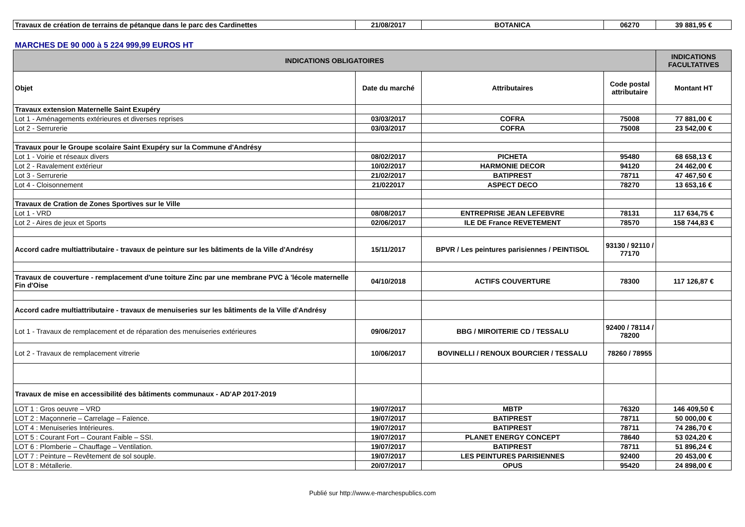| Travaux de création de terrains de pétanque dans le parc des Cardinettes | 21/08/2017 | BOTANICA | 06270 | 39 881,95 € |
MARCHES DE 90 000 à 5 224 999,99 EUROS HT
| INDICATIONS OBLIGATOIRES | | | | INDICATIONS FACULTATIVES |
| --- | --- | --- | --- | --- |
| Objet | Date du marché | Attributaires | Code postal attributaire | Montant HT |
| Travaux extension Maternelle Saint Exupéry | | | | |
| Lot 1 - Aménagements extérieures et diverses reprises | 03/03/2017 | COFRA | 75008 | 77 881,00 € |
| Lot 2 - Serrurerie | 03/03/2017 | COFRA | 75008 | 23 542,00 € |
| Travaux pour le Groupe scolaire Saint Exupéry sur la Commune d'Andrésy | | | | |
| Lot 1 - Voirie et réseaux divers | 08/02/2017 | PICHETA | 95480 | 68 658,13 € |
| Lot 2 - Ravalement extérieur | 10/02/2017 | HARMONIE DECOR | 94120 | 24 462,00 € |
| Lot 3 - Serrurerie | 21/02/2017 | BATIPREST | 78711 | 47 467,50 € |
| Lot 4 - Cloisonnement | 21/022017 | ASPECT DECO | 78270 | 13 653,16 € |
| Travaux de Cration de Zones Sportives sur le Ville | | | | |
| Lot 1 - VRD | 08/08/2017 | ENTREPRISE JEAN LEFEBVRE | 78131 | 117 634,75 € |
| Lot 2 - Aires de jeux et Sports | 02/06/2017 | ILE DE France REVETEMENT | 78570 | 158 744,83 € |
| Accord cadre multiattributaire - travaux de peinture sur les bâtiments de la Ville d'Andrésy | 15/11/2017 | BPVR / Les peintures parisiennes / PEINTISOL | 93130 / 92110 / 77170 | |
| Travaux de couverture - remplacement d'une toiture Zinc par une membrane PVC à 'lécole maternelle Fin d'Oise | 04/10/2018 | ACTIFS COUVERTURE | 78300 | 117 126,87 € |
| Accord cadre multiattributaire - travaux de menuiseries sur les bâtiments de la Ville d'Andrésy | | | | |
| Lot 1 - Travaux de remplacement et de réparation des menuiseries extérieures | 09/06/2017 | BBG / MIROITERIE CD / TESSALU | 92400 / 78114 / 78200 | |
| Lot 2 - Travaux de remplacement vitrerie | 10/06/2017 | BOVINELLI / RENOUX BOURCIER / TESSALU | 78260 / 78955 | |
| Travaux de mise en accessibilité des bâtiments communaux - AD'AP 2017-2019 | | | | |
| LOT 1 : Gros oeuvre – VRD | 19/07/2017 | MBTP | 76320 | 146 409,50 € |
| LOT 2 : Maçonnerie – Carrelage – Faïence. | 19/07/2017 | BATIPREST | 78711 | 50 000,00 € |
| LOT 4 : Menuiseries Intérieures. | 19/07/2017 | BATIPREST | 78711 | 74 286,70 € |
| LOT 5 : Courant Fort – Courant Faible – SSI. | 19/07/2017 | PLANET ENERGY CONCEPT | 78640 | 53 024,20 € |
| LOT 6 : Plomberie – Chauffage – Ventilation. | 19/07/2017 | BATIPREST | 78711 | 51 896,24 € |
| LOT 7 : Peinture – Revêtement de sol souple. | 19/07/2017 | LES PEINTURES PARISIENNES | 92400 | 20 453,00 € |
| LOT 8 : Métallerie. | 20/07/2017 | OPUS | 95420 | 24 898,00 € |
Publié sur http://www.e-marchespublics.com